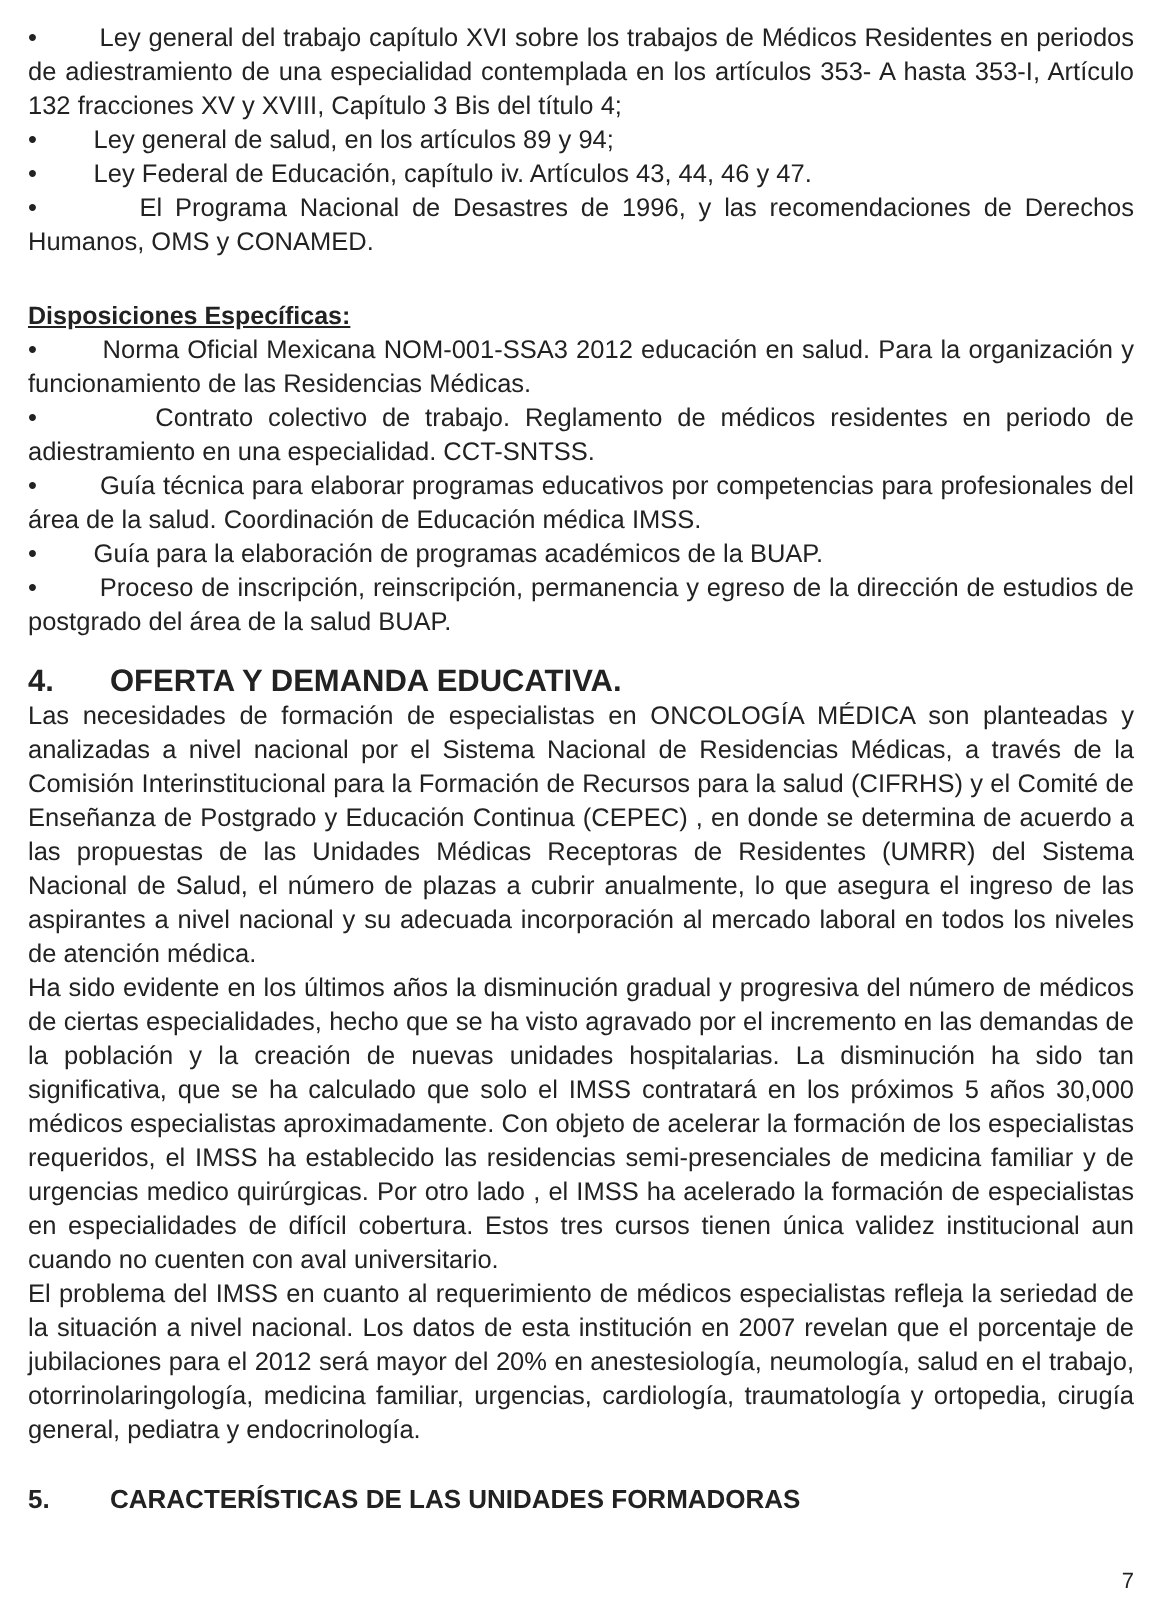• Ley general del trabajo capítulo XVI sobre los trabajos de Médicos Residentes en periodos de adiestramiento de una especialidad contemplada en los artículos 353- A hasta 353-I, Artículo 132 fracciones XV y XVIII, Capítulo 3 Bis del título 4;
• Ley general de salud, en los artículos 89 y 94;
• Ley Federal de Educación, capítulo iv. Artículos 43, 44, 46 y 47.
• El Programa Nacional de Desastres de 1996, y las recomendaciones de Derechos Humanos, OMS y CONAMED.
Disposiciones Específicas:
• Norma Oficial Mexicana NOM-001-SSA3 2012 educación en salud. Para la organización y funcionamiento de las Residencias Médicas.
• Contrato colectivo de trabajo. Reglamento de médicos residentes en periodo de adiestramiento en una especialidad. CCT-SNTSS.
• Guía técnica para elaborar programas educativos por competencias para profesionales del área de la salud. Coordinación de Educación médica IMSS.
• Guía para la elaboración de programas académicos de la BUAP.
• Proceso de inscripción, reinscripción, permanencia y egreso de la dirección de estudios de postgrado del área de la salud BUAP.
4. OFERTA Y DEMANDA EDUCATIVA.
Las necesidades de formación de especialistas en ONCOLOGÍA MÉDICA son planteadas y analizadas a nivel nacional por el Sistema Nacional de Residencias Médicas, a través de la Comisión Interinstitucional para la Formación de Recursos para la salud (CIFRHS) y el Comité de Enseñanza de Postgrado y Educación Continua (CEPEC) , en donde se determina de acuerdo a las propuestas de las Unidades Médicas Receptoras de Residentes (UMRR) del Sistema Nacional de Salud, el número de plazas a cubrir anualmente, lo que asegura el ingreso de las aspirantes a nivel nacional y su adecuada incorporación al mercado laboral en todos los niveles de atención médica.
Ha sido evidente en los últimos años la disminución gradual y progresiva del número de médicos de ciertas especialidades, hecho que se ha visto agravado por el incremento en las demandas de la población y la creación de nuevas unidades hospitalarias. La disminución ha sido tan significativa, que se ha calculado que solo el IMSS contratará en los próximos 5 años 30,000 médicos especialistas aproximadamente. Con objeto de acelerar la formación de los especialistas requeridos, el IMSS ha establecido las residencias semi-presenciales de medicina familiar y de urgencias medico quirúrgicas. Por otro lado , el IMSS ha acelerado la formación de especialistas en especialidades de difícil cobertura. Estos tres cursos tienen única validez institucional aun cuando no cuenten con aval universitario.
El problema del IMSS en cuanto al requerimiento de médicos especialistas refleja la seriedad de la situación a nivel nacional. Los datos de esta institución en 2007 revelan que el porcentaje de jubilaciones para el 2012 será mayor del 20% en anestesiología, neumología, salud en el trabajo, otorrinolaringología, medicina familiar, urgencias, cardiología, traumatología y ortopedia, cirugía general, pediatra y endocrinología.
5. CARACTERÍSTICAS DE LAS UNIDADES FORMADORAS
7